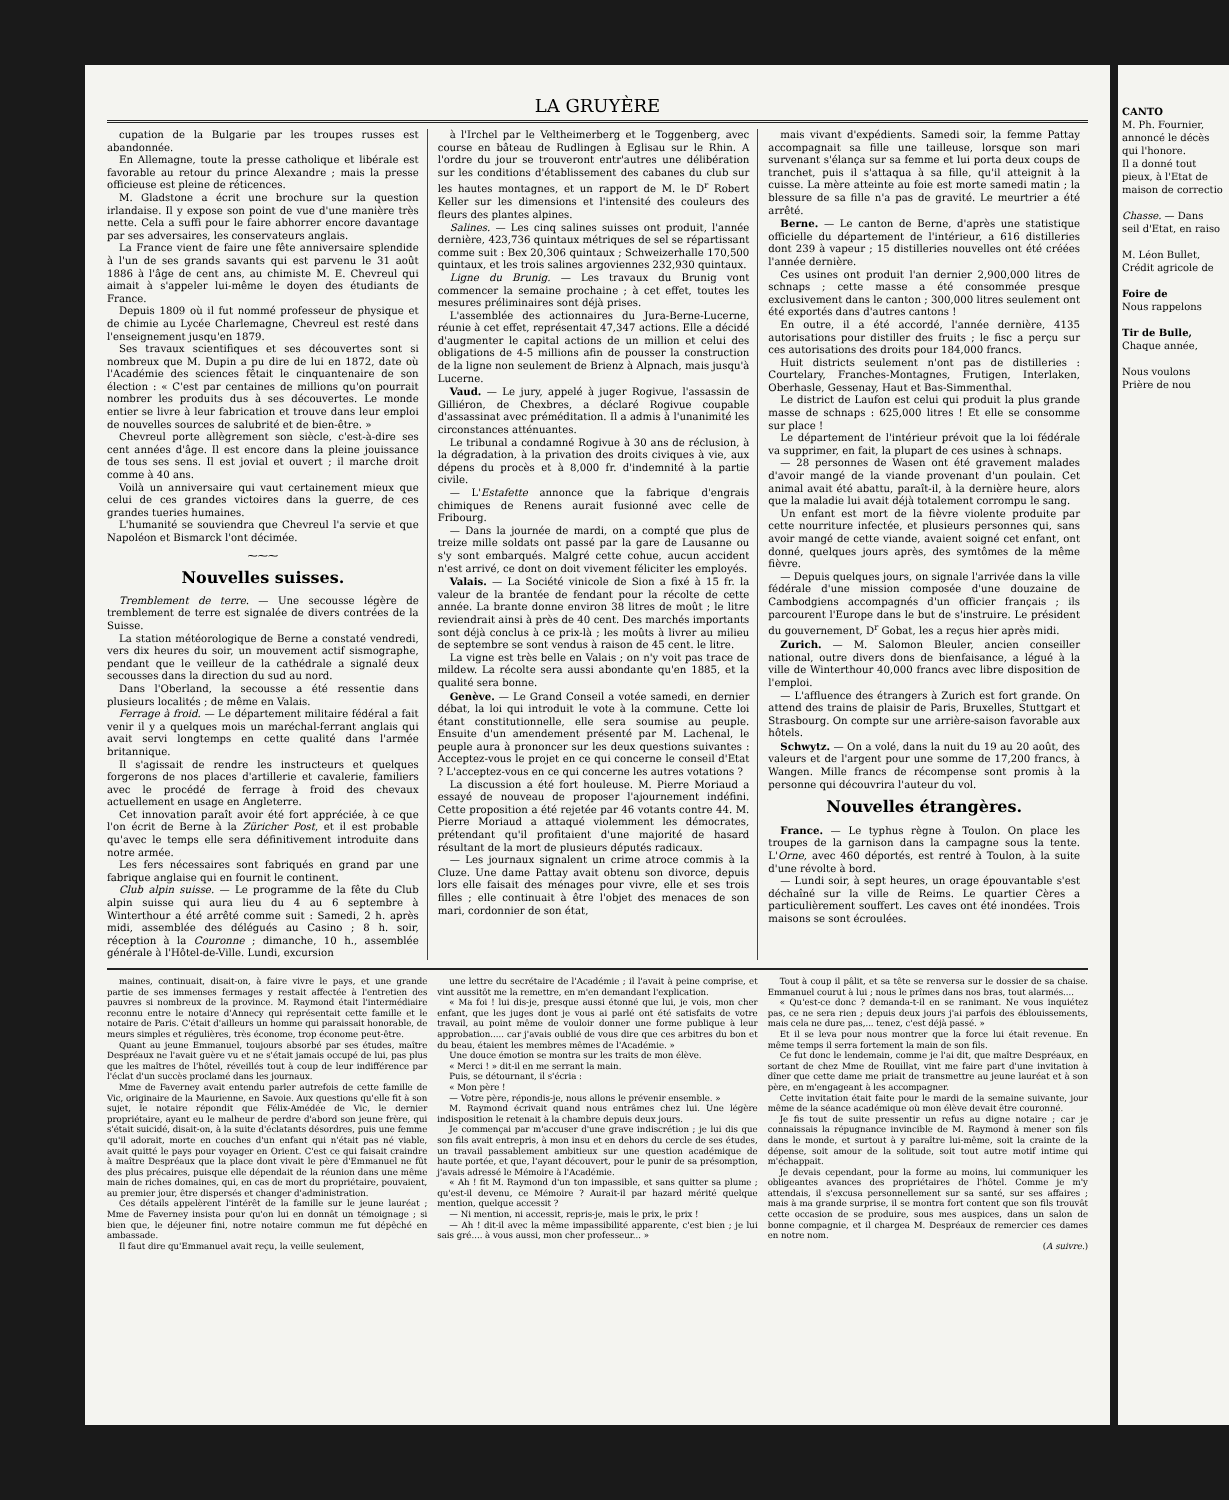LA GRUYÈRE
cupation de la Bulgarie par les troupes russes est abandonnée.
En Allemagne, toute la presse catholique et libérale est favorable au retour du prince Alexandre ; mais la presse officieuse est pleine de réticences.
M. Gladstone a écrit une brochure sur la question irlandaise. Il y expose son point de vue d'une manière très nette. Cela a suffi pour le faire abhorrer encore davantage par ses adversaires, les conservateurs anglais.
La France vient de faire une fête anniversaire splendide à l'un de ses grands savants qui est parvenu le 31 août 1886 à l'âge de cent ans, au chimiste M. E. Chevreul qui aimait à s'appeler lui-même le doyen des étudiants de France.
Depuis 1809 où il fut nommé professeur de physique et de chimie au Lycée Charlemagne, Chevreul est resté dans l'enseignement jusqu'en 1879.
Ses travaux scientifiques et ses découvertes sont si nombreux que M. Dupin a pu dire de lui en 1872, date où l'Académie des sciences fêtait le cinquantenaire de son élection : « C'est par centaines de millions qu'on pourrait nombrer les produits dus à ses découvertes. Le monde entier se livre à leur fabrication et trouve dans leur emploi de nouvelles sources de salubrité et de bien-être. »
Chevreul porte allègrement son siècle, c'est-à-dire ses cent années d'âge. Il est encore dans la pleine jouissance de tous ses sens. Il est jovial et ouvert ; il marche droit comme à 40 ans.
Voilà un anniversaire qui vaut certainement mieux que celui de ces grandes victoires dans la guerre, de ces grandes tueries humaines.
L'humanité se souviendra que Chevreul l'a servie et que Napoléon et Bismarck l'ont décimée.
⁓⁓⁓
Nouvelles suisses.
Tremblement de terre. — Une secousse légère de tremblement de terre est signalée de divers contrées de la Suisse.
La station météorologique de Berne a constaté vendredi, vers dix heures du soir, un mouvement actif sismographe, pendant que le veilleur de la cathédrale a signalé deux secousses dans la direction du sud au nord.
Dans l'Oberland, la secousse a été ressentie dans plusieurs localités ; de même en Valais.
Ferrage à froid. — Le département militaire fédéral a fait venir il y a quelques mois un maréchal-ferrant anglais qui avait servi longtemps en cette qualité dans l'armée britannique.
Il s'agissait de rendre les instructeurs et quelques forgerons de nos places d'artillerie et cavalerie, familiers avec le procédé de ferrage à froid des chevaux actuellement en usage en Angleterre.
Cet innovation paraît avoir été fort appréciée, à ce que l'on écrit de Berne à la Züricher Post, et il est probable qu'avec le temps elle sera définitivement introduite dans notre armée.
Les fers nécessaires sont fabriqués en grand par une fabrique anglaise qui en fournit le continent.
Club alpin suisse. — Le programme de la fête du Club alpin suisse qui aura lieu du 4 au 6 septembre à Winterthour a été arrêté comme suit : Samedi, 2 h. après midi, assemblée des délégués au Casino ; 8 h. soir, réception à la Couronne ; dimanche, 10 h., assemblée générale à l'Hôtel-de-Ville. Lundi, excursion
à l'Irchel par le Veltheimerberg et le Toggenberg, avec course en bâteau de Rudlingen à Eglisau sur le Rhin. A l'ordre du jour se trouveront entr'autres une délibération sur les conditions d'établissement des cabanes du club sur les hautes montagnes, et un rapport de M. le D<sup>r</sup> Robert Keller sur les dimensions et l'intensité des couleurs des fleurs des plantes alpines.
Salines. — Les cinq salines suisses ont produit, l'année dernière, 423,736 quintaux métriques de sel se répartissant comme suit : Bex 20,306 quintaux ; Schweizerhalle 170,500 quintaux, et les trois salines argoviennes 232,930 quintaux.
Ligne du Brunig. — Les travaux du Brunig vont commencer la semaine prochaine ; à cet effet, toutes les mesures préliminaires sont déjà prises.
L'assemblée des actionnaires du Jura-Berne-Lucerne, réunie à cet effet, représentait 47,347 actions. Elle a décidé d'augmenter le capital actions de un million et celui des obligations de 4-5 millions afin de pousser la construction de la ligne non seulement de Brienz à Alpnach, mais jusqu'à Lucerne.
Vaud. — Le jury, appelé à juger Rogivue, l'assassin de Gilliéron, de Chexbres, a déclaré Rogivue coupable d'assassinat avec préméditation. Il a admis à l'unanimité les circonstances atténuantes.
Le tribunal a condamné Rogivue à 30 ans de réclusion, à la dégradation, à la privation des droits civiques à vie, aux dépens du procès et à 8,000 fr. d'indemnité à la partie civile.
— L'Estafette annonce que la fabrique d'engrais chimiques de Renens aurait fusionné avec celle de Fribourg.
— Dans la journée de mardi, on a compté que plus de treize mille soldats ont passé par la gare de Lausanne ou s'y sont embarqués. Malgré cette cohue, aucun accident n'est arrivé, ce dont on doit vivement féliciter les employés.
Valais. — La Société vinicole de Sion a fixé à 15 fr. la valeur de la brantée de fendant pour la récolte de cette année. La brante donne environ 38 litres de moût ; le litre reviendrait ainsi à près de 40 cent. Des marchés importants sont déjà conclus à ce prix-là ; les moûts à livrer au milieu de septembre se sont vendus à raison de 45 cent. le litre.
La vigne est très belle en Valais ; on n'y voit pas trace de mildew. La récolte sera aussi abondante qu'en 1885, et la qualité sera bonne.
Genève. — Le Grand Conseil a votée samedi, en dernier débat, la loi qui introduit le vote à la commune. Cette loi étant constitutionnelle, elle sera soumise au peuple. Ensuite d'un amendement présenté par M. Lachenal, le peuple aura à prononcer sur les deux questions suivantes : Acceptez-vous le projet en ce qui concerne le conseil d'Etat ? L'acceptez-vous en ce qui concerne les autres votations ?
La discussion a été fort houleuse. M. Pierre Moriaud a essayé de nouveau de proposer l'ajournement indéfini. Cette proposition a été rejetée par 46 votants contre 44. M. Pierre Moriaud a attaqué violemment les démocrates, prétendant qu'il profitaient d'une majorité de hasard résultant de la mort de plusieurs députés radicaux.
— Les journaux signalent un crime atroce commis à la Cluze. Une dame Pattay avait obtenu son divorce, depuis lors elle faisait des ménages pour vivre, elle et ses trois filles ; elle continuait à être l'objet des menaces de son mari, cordonnier de son état,
mais vivant d'expédients. Samedi soir, la femme Pattay accompagnait sa fille une tailleuse, lorsque son mari survenant s'élança sur sa femme et lui porta deux coups de tranchet, puis il s'attaqua à sa fille, qu'il atteignit à la cuisse. La mère atteinte au foie est morte samedi matin ; la blessure de sa fille n'a pas de gravité. Le meurtrier a été arrêté.
Berne. — Le canton de Berne, d'après une statistique officielle du département de l'intérieur, a 616 distilleries dont 239 à vapeur ; 15 distilleries nouvelles ont été créées l'année dernière.
Ces usines ont produit l'an dernier 2,900,000 litres de schnaps ; cette masse a été consommée presque exclusivement dans le canton ; 300,000 litres seulement ont été exportés dans d'autres cantons !
En outre, il a été accordé, l'année dernière, 4135 autorisations pour distiller des fruits ; le fisc a perçu sur ces autorisations des droits pour 184,000 francs.
Huit districts seulement n'ont pas de distilleries : Courtelary, Franches-Montagnes, Frutigen, Interlaken, Oberhasle, Gessenay, Haut et Bas-Simmenthal.
Le district de Laufon est celui qui produit la plus grande masse de schnaps : 625,000 litres ! Et elle se consomme sur place !
Le département de l'intérieur prévoit que la loi fédérale va supprimer, en fait, la plupart de ces usines à schnaps.
— 28 personnes de Wasen ont été gravement malades d'avoir mangé de la viande provenant d'un poulain. Cet animal avait été abattu, paraît-il, à la dernière heure, alors que la maladie lui avait déjà totalement corrompu le sang.
Un enfant est mort de la fièvre violente produite par cette nourriture infectée, et plusieurs personnes qui, sans avoir mangé de cette viande, avaient soigné cet enfant, ont donné, quelques jours après, des symtômes de la même fièvre.
— Depuis quelques jours, on signale l'arrivée dans la ville fédérale d'une mission composée d'une douzaine de Cambodgiens accompagnés d'un officier français ; ils parcourent l'Europe dans le but de s'instruire. Le président du gouvernement, D<sup>r</sup> Gobat, les a reçus hier après midi.
Zurich. — M. Salomon Bleuler, ancien conseiller national, outre divers dons de bienfaisance, a légué à la ville de Winterthour 40,000 francs avec libre disposition de l'emploi.
— L'affluence des étrangers à Zurich est fort grande. On attend des trains de plaisir de Paris, Bruxelles, Stuttgart et Strasbourg. On compte sur une arrière-saison favorable aux hôtels.
Schwytz. — On a volé, dans la nuit du 19 au 20 août, des valeurs et de l'argent pour une somme de 17,200 francs, à Wangen. Mille francs de récompense sont promis à la personne qui découvrira l'auteur du vol.
Nouvelles étrangères.
France. — Le typhus règne à Toulon. On place les troupes de la garnison dans la campagne sous la tente. L'Orne, avec 460 déportés, est rentré à Toulon, à la suite d'une révolte à bord.
— Lundi soir, à sept heures, un orage épouvantable s'est déchaîné sur la ville de Reims. Le quartier Cères a particulièrement souffert. Les caves ont été inondées. Trois maisons se sont écroulées.
maines, continuait, disait-on, à faire vivre le pays, et une grande partie de ses immenses fermages y restait affectée à l'entretien des pauvres si nombreux de la province. M. Raymond était l'intermédiaire reconnu entre le notaire d'Annecy qui représentait cette famille et le notaire de Paris. C'était d'ailleurs un homme qui paraissait honorable, de meurs simples et régulières, très économe, trop économe peut-être.
Quant au jeune Emmanuel, toujours absorbé par ses études, maître Despréaux ne l'avait guère vu et ne s'était jamais occupé de lui, pas plus que les maîtres de l'hôtel, réveillés tout à coup de leur indifférence par l'éclat d'un succès proclamé dans les journaux.
Mme de Faverney avait entendu parler autrefois de cette famille de Vic, originaire de la Maurienne, en Savoie. Aux questions qu'elle fit à son sujet, le notaire répondit que Félix-Amédée de Vic, le dernier propriétaire, ayant eu le malheur de perdre d'abord son jeune frère, qui s'était suicidé, disait-on, à la suite d'éclatants désordres, puis une femme qu'il adorait, morte en couches d'un enfant qui n'était pas né viable, avait quitté le pays pour voyager en Orient. C'est ce qui faisait craindre à maître Despréaux que la place dont vivait le père d'Emmanuel ne fût des plus précaires, puisque elle dépendait de la réunion dans une même main de riches domaines, qui, en cas de mort du propriétaire, pouvaient, au premier jour, être dispersés et changer d'administration.
Ces détails appelèrent l'intérêt de la famille sur le jeune lauréat ; Mme de Faverney insista pour qu'on lui en donnât un témoignage ; si bien que, le déjeuner fini, notre notaire commun me fut dépêché en ambassade.
Il faut dire qu'Emmanuel avait reçu, la veille seulement,
une lettre du secrétaire de l'Académie ; il l'avait à peine comprise, et vint aussitôt me la remettre, en m'en demandant l'explication.
« Ma foi ! lui dis-je, presque aussi étonné que lui, je vois, mon cher enfant, que les juges dont je vous ai parlé ont été satisfaits de votre travail, au point même de vouloir donner une forme publique à leur approbation..... car j'avais oublié de vous dire que ces arbitres du bon et du beau, étaient les membres mêmes de l'Académie. »
Une douce émotion se montra sur les traits de mon élève.
« Merci ! » dit-il en me serrant la main.
Puis, se détournant, il s'écria :
« Mon père !
— Votre père, répondis-je, nous allons le prévenir ensemble. »
M. Raymond écrivait quand nous entrâmes chez lui. Une légère indisposition le retenait à la chambre depuis deux jours.
Je commençai par m'accuser d'une grave indiscrétion ; je lui dis que son fils avait entrepris, à mon insu et en dehors du cercle de ses études, un travail passablement ambitieux sur une question académique de haute portée, et que, l'ayant découvert, pour le punir de sa présomption, j'avais adressé le Mémoire à l'Académie.
« Ah ! fit M. Raymond d'un ton impassible, et sans quitter sa plume ; qu'est-il devenu, ce Mémoire ? Aurait-il par hazard mérité quelque mention, quelque accessit ?
— Ni mention, ni accessit, repris-je, mais le prix, le prix !
— Ah ! dit-il avec la même impassibilité apparente, c'est bien ; je lui sais gré.... à vous aussi, mon cher professeur... »
Tout à coup il pâlit, et sa tête se renversa sur le dossier de sa chaise. Emmanuel courut à lui ; nous le prîmes dans nos bras, tout alarmés....
« Qu'est-ce donc ? demanda-t-il en se ranimant. Ne vous inquiétez pas, ce ne sera rien ; depuis deux jours j'ai parfois des éblouissements, mais cela ne dure pas,... tenez, c'est déjà passé. »
Et il se leva pour nous montrer que la force lui était revenue. En même temps il serra fortement la main de son fils.
Ce fut donc le lendemain, comme je l'ai dit, que maître Despréaux, en sortant de chez Mme de Rouillat, vint me faire part d'une invitation à dîner que cette dame me priait de transmettre au jeune lauréat et à son père, en m'engageant à les accompagner.
Cette invitation était faite pour le mardi de la semaine suivante, jour même de la séance académique où mon élève devait être couronné.
Je fis tout de suite pressentir un refus au digne notaire ; car je connaissais la répugnance invincible de M. Raymond à mener son fils dans le monde, et surtout à y paraître lui-même, soit la crainte de la dépense, soit amour de la solitude, soit tout autre motif intime qui m'échappait.
Je devais cependant, pour la forme au moins, lui communiquer les obligeantes avances des propriétaires de l'hôtel. Comme je m'y attendais, il s'excusa personnellement sur sa santé, sur ses affaires ; mais à ma grande surprise, il se montra fort content que son fils trouvât cette occasion de se produire, sous mes auspices, dans un salon de bonne compagnie, et il chargea M. Despréaux de remercier ces dames en notre nom.
(A suivre.)
CANTO
M. Ph. Fournier,
annoncé le décès
qui l'honore.
Il a donné tout
pieux, à l'Etat de
maison de correctio
Chasse. — Dans
seil d'Etat, en raiso
M. Léon Bullet,
Crédit agricole de
Foire de
Nous rappelons
Tir de Bulle,
Chaque année,
Nous voulons
Prière de nou